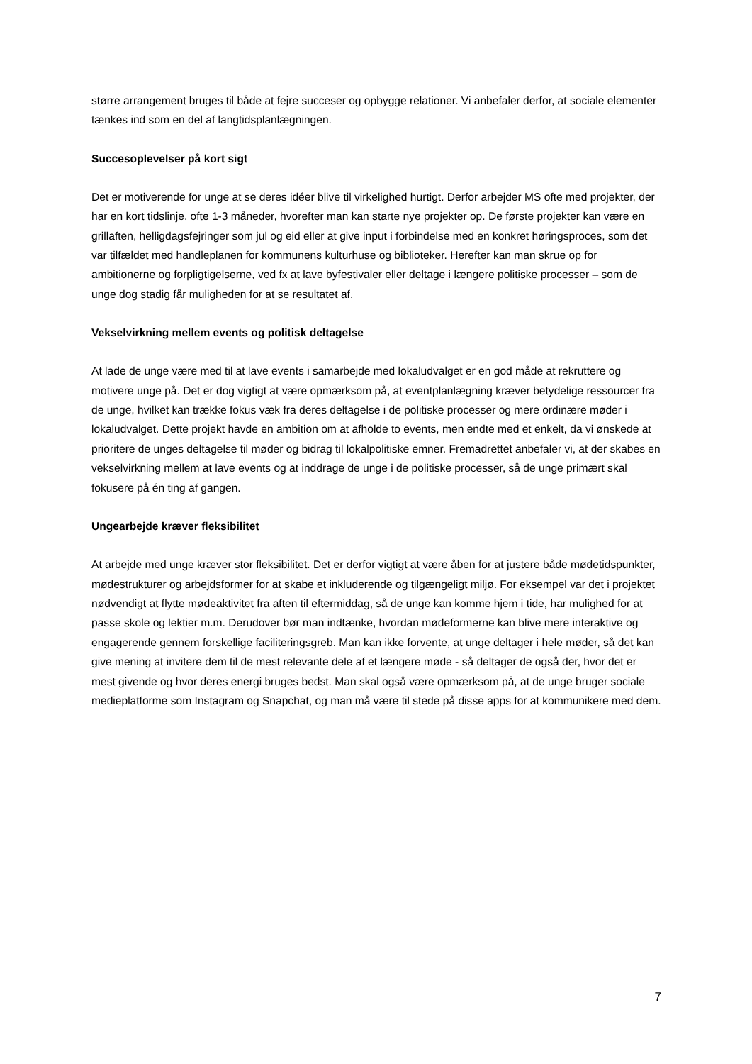større arrangement bruges til både at fejre succeser og opbygge relationer. Vi anbefaler derfor, at sociale elementer tænkes ind som en del af langtidsplanlægningen.
Succesoplevelser på kort sigt
Det er motiverende for unge at se deres idéer blive til virkelighed hurtigt. Derfor arbejder MS ofte med projekter, der har en kort tidslinje, ofte 1-3 måneder, hvorefter man kan starte nye projekter op. De første projekter kan være en grillaften, helligdagsfejringer som jul og eid eller at give input i forbindelse med en konkret høringsproces, som det var tilfældet med handleplanen for kommunens kulturhuse og biblioteker. Herefter kan man skrue op for ambitionerne og forpligtigelserne, ved fx at lave byfestivaler eller deltage i længere politiske processer – som de unge dog stadig får muligheden for at se resultatet af.
Vekselvirkning mellem events og politisk deltagelse
At lade de unge være med til at lave events i samarbejde med lokaludvalget er en god måde at rekruttere og motivere unge på. Det er dog vigtigt at være opmærksom på, at eventplanlægning kræver betydelige ressourcer fra de unge, hvilket kan trække fokus væk fra deres deltagelse i de politiske processer og mere ordinære møder i lokaludvalget. Dette projekt havde en ambition om at afholde to events, men endte med et enkelt, da vi ønskede at prioritere de unges deltagelse til møder og bidrag til lokalpolitiske emner. Fremadrettet anbefaler vi, at der skabes en vekselvirkning mellem at lave events og at inddrage de unge i de politiske processer, så de unge primært skal fokusere på én ting af gangen.
Ungearbejde kræver fleksibilitet
At arbejde med unge kræver stor fleksibilitet. Det er derfor vigtigt at være åben for at justere både mødetidspunkter, mødestrukturer og arbejdsformer for at skabe et inkluderende og tilgængeligt miljø. For eksempel var det i projektet nødvendigt at flytte mødeaktivitet fra aften til eftermiddag, så de unge kan komme hjem i tide, har mulighed for at passe skole og lektier m.m. Derudover bør man indtænke, hvordan mødeformerne kan blive mere interaktive og engagerende gennem forskellige faciliteringsgreb. Man kan ikke forvente, at unge deltager i hele møder, så det kan give mening at invitere dem til de mest relevante dele af et længere møde - så deltager de også der, hvor det er mest givende og hvor deres energi bruges bedst. Man skal også være opmærksom på, at de unge bruger sociale medieplatforme som Instagram og Snapchat, og man må være til stede på disse apps for at kommunikere med dem.
7